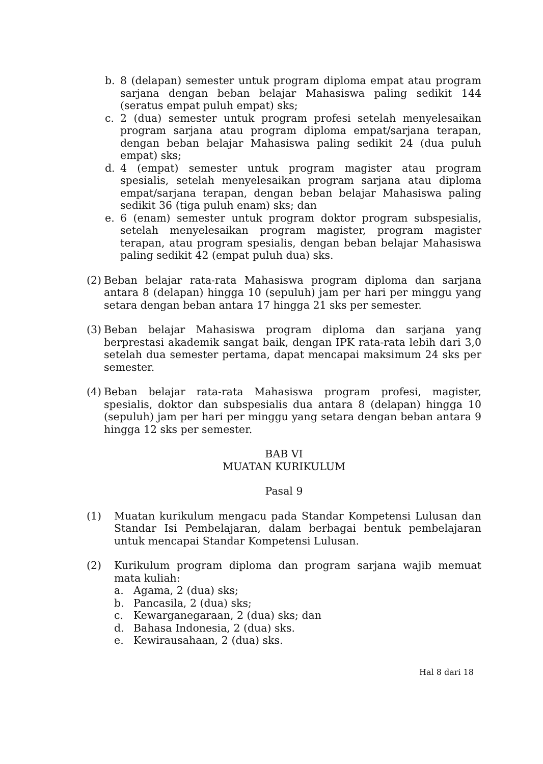b. 8 (delapan) semester untuk program diploma empat atau program sarjana dengan beban belajar Mahasiswa paling sedikit 144 (seratus empat puluh empat) sks;
c. 2 (dua) semester untuk program profesi setelah menyelesaikan program sarjana atau program diploma empat/sarjana terapan, dengan beban belajar Mahasiswa paling sedikit 24 (dua puluh empat) sks;
d. 4 (empat) semester untuk program magister atau program spesialis, setelah menyelesaikan program sarjana atau diploma empat/sarjana terapan, dengan beban belajar Mahasiswa paling sedikit 36 (tiga puluh enam) sks; dan
e. 6 (enam) semester untuk program doktor program subspesialis, setelah menyelesaikan program magister, program magister terapan, atau program spesialis, dengan beban belajar Mahasiswa paling sedikit 42 (empat puluh dua) sks.
(2) Beban belajar rata-rata Mahasiswa program diploma dan sarjana antara 8 (delapan) hingga 10 (sepuluh) jam per hari per minggu yang setara dengan beban antara 17 hingga 21 sks per semester.
(3) Beban belajar Mahasiswa program diploma dan sarjana yang berprestasi akademik sangat baik, dengan IPK rata-rata lebih dari 3,0 setelah dua semester pertama, dapat mencapai maksimum 24 sks per semester.
(4) Beban belajar rata-rata Mahasiswa program profesi, magister, spesialis, doktor dan subspesialis dua antara 8 (delapan) hingga 10 (sepuluh) jam per hari per minggu yang setara dengan beban antara 9 hingga 12 sks per semester.
BAB VI
MUATAN KURIKULUM
Pasal 9
(1) Muatan kurikulum mengacu pada Standar Kompetensi Lulusan dan Standar Isi Pembelajaran, dalam berbagai bentuk pembelajaran untuk mencapai Standar Kompetensi Lulusan.
(2) Kurikulum program diploma dan program sarjana wajib memuat mata kuliah:
a. Agama, 2 (dua) sks;
b. Pancasila, 2 (dua) sks;
c. Kewarganegaraan, 2 (dua) sks; dan
d. Bahasa Indonesia, 2 (dua) sks.
e. Kewirausahaan, 2 (dua) sks.
Hal 8 dari 18